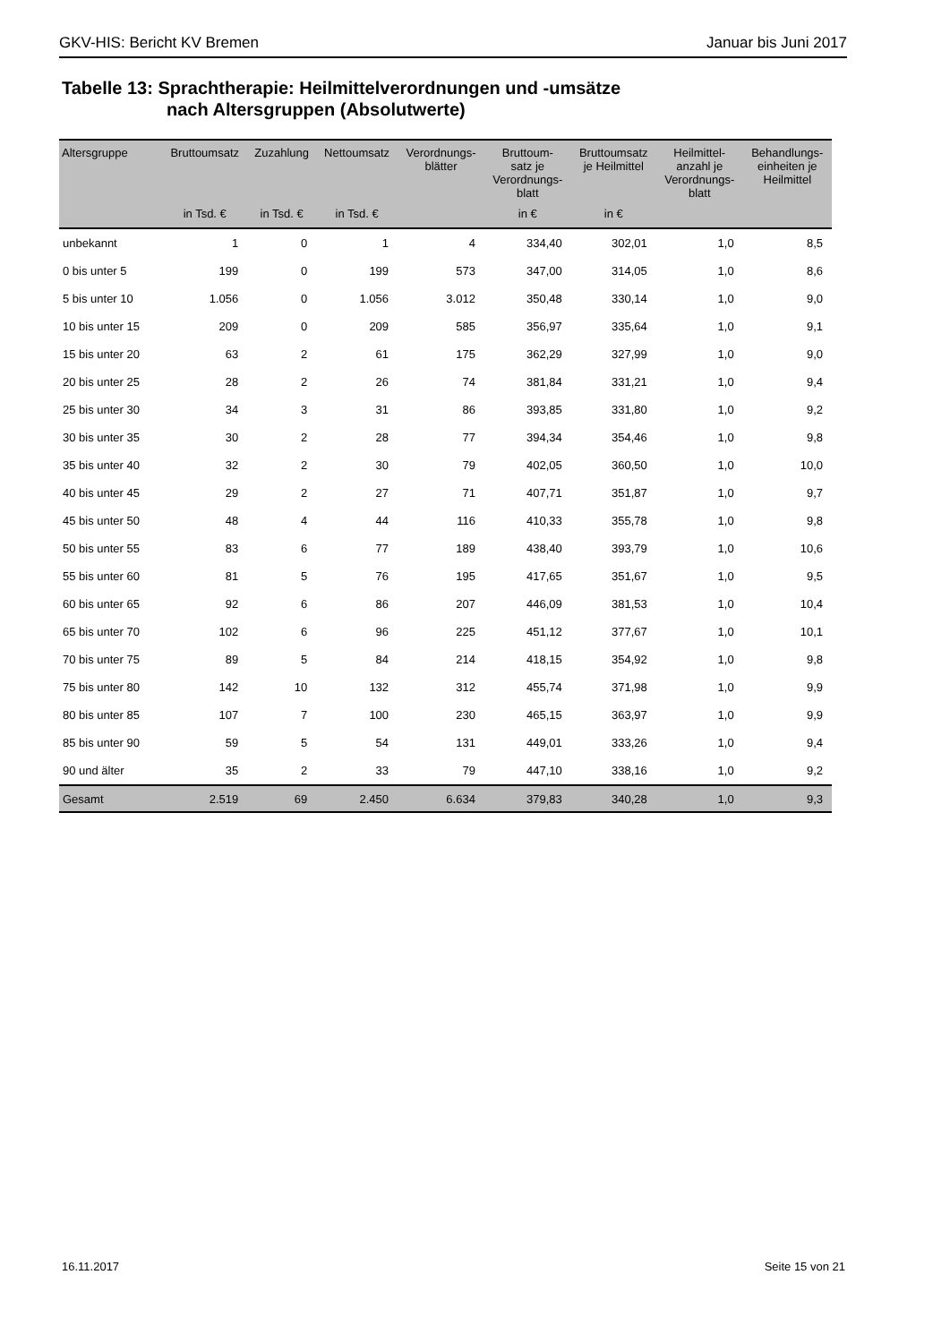GKV-HIS: Bericht KV Bremen Januar bis Juni 2017
Tabelle 13: Sprachtherapie: Heilmittelverordnungen und -umsätze
nach Altersgruppen (Absolutwerte)
| Altersgruppe | Bruttoumsatz | Zuzahlung | Nettoumsatz | Verordnungs- blätter | Bruttoum- satz je Verordnungs- blatt | Bruttoumsatz je Heilmittel | Heilmittel- anzahl je Verordnungs- blatt | Behandlungs- einheiten je Heilmittel |
| --- | --- | --- | --- | --- | --- | --- | --- | --- |
| | in Tsd. € | in Tsd. € | in Tsd. € | | in € | in € | | |
| unbekannt | 1 | 0 | 1 | 4 | 334,40 | 302,01 | 1,0 | 8,5 |
| 0 bis unter 5 | 199 | 0 | 199 | 573 | 347,00 | 314,05 | 1,0 | 8,6 |
| 5 bis unter 10 | 1.056 | 0 | 1.056 | 3.012 | 350,48 | 330,14 | 1,0 | 9,0 |
| 10 bis unter 15 | 209 | 0 | 209 | 585 | 356,97 | 335,64 | 1,0 | 9,1 |
| 15 bis unter 20 | 63 | 2 | 61 | 175 | 362,29 | 327,99 | 1,0 | 9,0 |
| 20 bis unter 25 | 28 | 2 | 26 | 74 | 381,84 | 331,21 | 1,0 | 9,4 |
| 25 bis unter 30 | 34 | 3 | 31 | 86 | 393,85 | 331,80 | 1,0 | 9,2 |
| 30 bis unter 35 | 30 | 2 | 28 | 77 | 394,34 | 354,46 | 1,0 | 9,8 |
| 35 bis unter 40 | 32 | 2 | 30 | 79 | 402,05 | 360,50 | 1,0 | 10,0 |
| 40 bis unter 45 | 29 | 2 | 27 | 71 | 407,71 | 351,87 | 1,0 | 9,7 |
| 45 bis unter 50 | 48 | 4 | 44 | 116 | 410,33 | 355,78 | 1,0 | 9,8 |
| 50 bis unter 55 | 83 | 6 | 77 | 189 | 438,40 | 393,79 | 1,0 | 10,6 |
| 55 bis unter 60 | 81 | 5 | 76 | 195 | 417,65 | 351,67 | 1,0 | 9,5 |
| 60 bis unter 65 | 92 | 6 | 86 | 207 | 446,09 | 381,53 | 1,0 | 10,4 |
| 65 bis unter 70 | 102 | 6 | 96 | 225 | 451,12 | 377,67 | 1,0 | 10,1 |
| 70 bis unter 75 | 89 | 5 | 84 | 214 | 418,15 | 354,92 | 1,0 | 9,8 |
| 75 bis unter 80 | 142 | 10 | 132 | 312 | 455,74 | 371,98 | 1,0 | 9,9 |
| 80 bis unter 85 | 107 | 7 | 100 | 230 | 465,15 | 363,97 | 1,0 | 9,9 |
| 85 bis unter 90 | 59 | 5 | 54 | 131 | 449,01 | 333,26 | 1,0 | 9,4 |
| 90 und älter | 35 | 2 | 33 | 79 | 447,10 | 338,16 | 1,0 | 9,2 |
| Gesamt | 2.519 | 69 | 2.450 | 6.634 | 379,83 | 340,28 | 1,0 | 9,3 |
16.11.2017 Seite 15 von 21